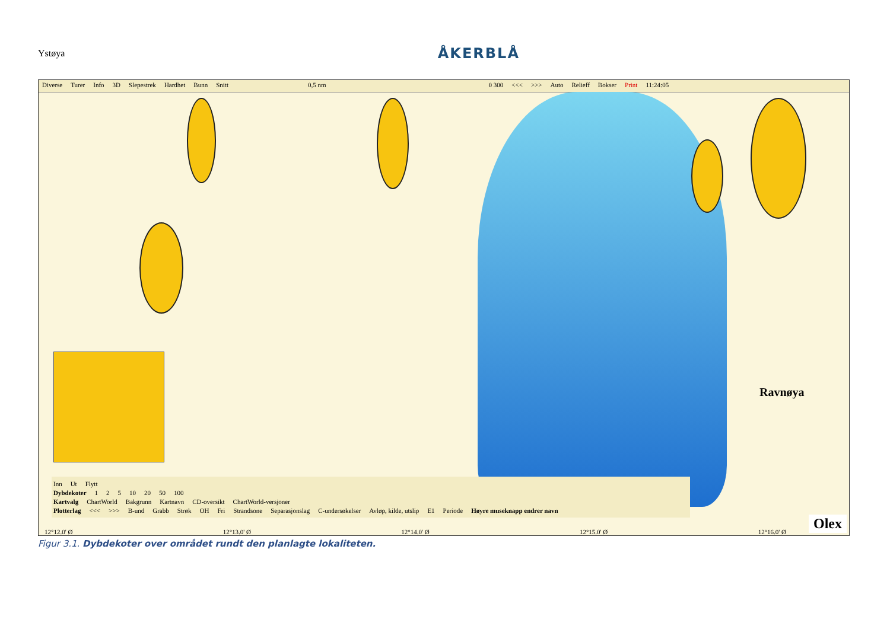Ystøya ÅKERBLÅ
Diverse Turer Info 3D Slepestrek Hardhet Bunn Snitt 0,5 nm 0 300 <<< >>> Auto Relieff Bokser Print 11:24:05
Ravnøya
Inn Ut Flytt
Dybdekoter 1 2 5 10 20 50 100
Kartvalg ChartWorld Bakgrunn Kartnavn CD-oversikt ChartWorld-versjoner
Plotterlag <<< >>> B-und Grabb Strøk OH Fri Strandsone Separasjonslag C-undersøkelser Avløp, kilde, utslip E1 Periode Høyre museknapp endrer navn
12°12.0' Ø 12°13.0' Ø 12°14.0' Ø 12°15.0' Ø 12°16.0' Ø Olex
Figur 3.1. Dybdekoter over området rundt den planlagte lokaliteten.